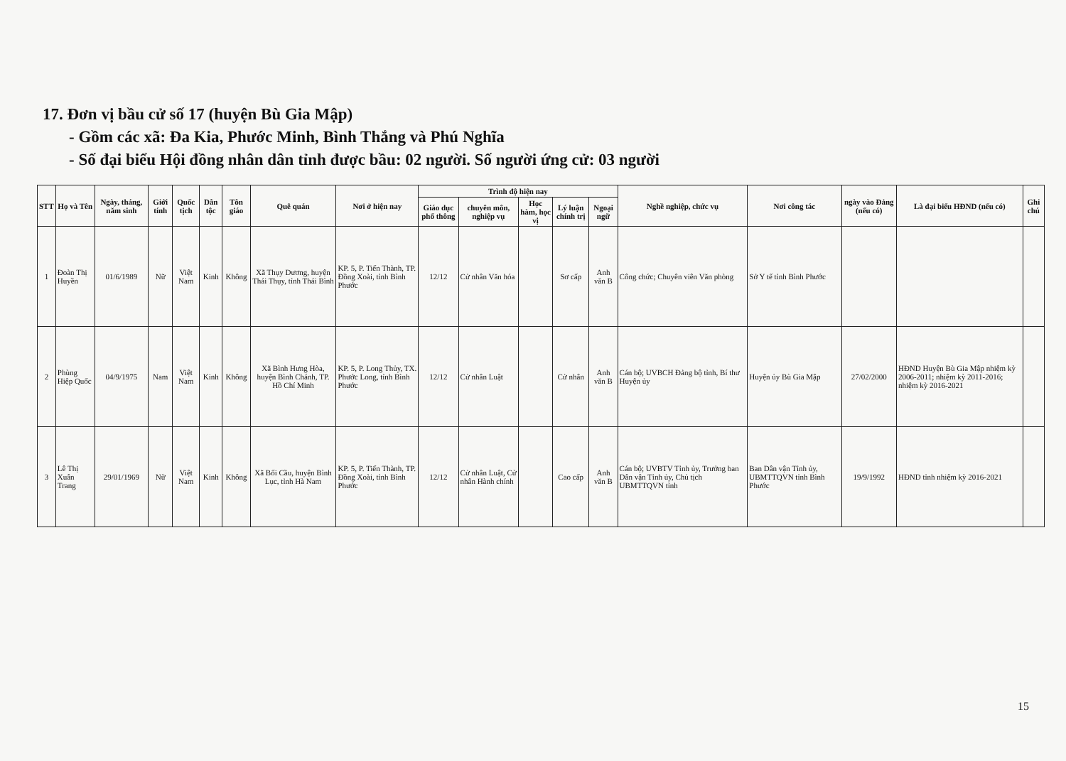17. Đơn vị bầu cử số 17 (huyện Bù Gia Mập)
- Gồm các xã: Đa Kia, Phước Minh, Bình Thắng và Phú Nghĩa
- Số đại biểu Hội đồng nhân dân tỉnh được bầu: 02 người. Số người ứng cử: 03 người
| STT | Họ và Tên | Ngày, tháng, năm sinh | Giới tính | Quốc tịch | Dân tộc | Tôn giáo | Quê quán | Nơi ở hiện nay | Trình độ hiện nay | | | | | Nghề nghiệp, chức vụ | Nơi công tác | ngày vào Đảng (nếu có) | Là đại biểu HĐND (nếu có) | Ghi chú |
| --- | --- | --- | --- | --- | --- | --- | --- | --- | --- | --- | --- | --- | --- | --- | --- | --- | --- | --- |
| | | | | | | | | | Giáo dục phổ thông | chuyên môn, nghiệp vụ | Học hàm, học vị | Lý luận chính trị | Ngoại ngữ | | | | | |
| 1 | Đoàn Thị Huyền | 01/6/1989 | Nữ | Việt Nam | Kinh | Không | Xã Thụy Dương, huyện Thái Thụy, tỉnh Thái Bình | KP. 5, P. Tiến Thành, TP. Đồng Xoài, tỉnh Bình Phước | 12/12 | Cử nhân Văn hóa | | Sơ cấp | Anh văn B | Công chức; Chuyên viên Văn phòng | Sở Y tế tỉnh Bình Phước | | | |
| 2 | Phùng Hiệp Quốc | 04/9/1975 | Nam | Việt Nam | Kinh | Không | Xã Bình Hưng Hòa, huyện Bình Chánh, TP. Hồ Chí Minh | KP. 5, P. Long Thủy, TX. Phước Long, tỉnh Bình Phước | 12/12 | Cử nhân Luật | | Cử nhân | Anh văn B | Cán bộ; UVBCH Đảng bộ tỉnh, Bí thư Huyện ủy | Huyện ủy Bù Gia Mập | 27/02/2000 | HĐND Huyện Bù Gia Mập nhiệm kỳ 2006-2011; nhiệm kỳ 2011-2016; nhiệm kỳ 2016-2021 | |
| 3 | Lê Thị Xuân Trang | 29/01/1969 | Nữ | Việt Nam | Kinh | Không | Xã Bối Cầu, huyện Bình Lục, tỉnh Hà Nam | KP. 5, P. Tiến Thành, TP. Đồng Xoài, tỉnh Bình Phước | 12/12 | Cử nhân Luật, Cử nhân Hành chính | | Cao cấp | Anh văn B | Cán bộ; UVBTV Tỉnh ủy, Trưởng ban Dân vận Tỉnh ủy, Chủ tịch UBMTTQVN tỉnh | Ban Dân vận Tỉnh ủy, UBMTTQVN tỉnh Bình Phước | 19/9/1992 | HĐND tỉnh nhiệm kỳ 2016-2021 | |
15